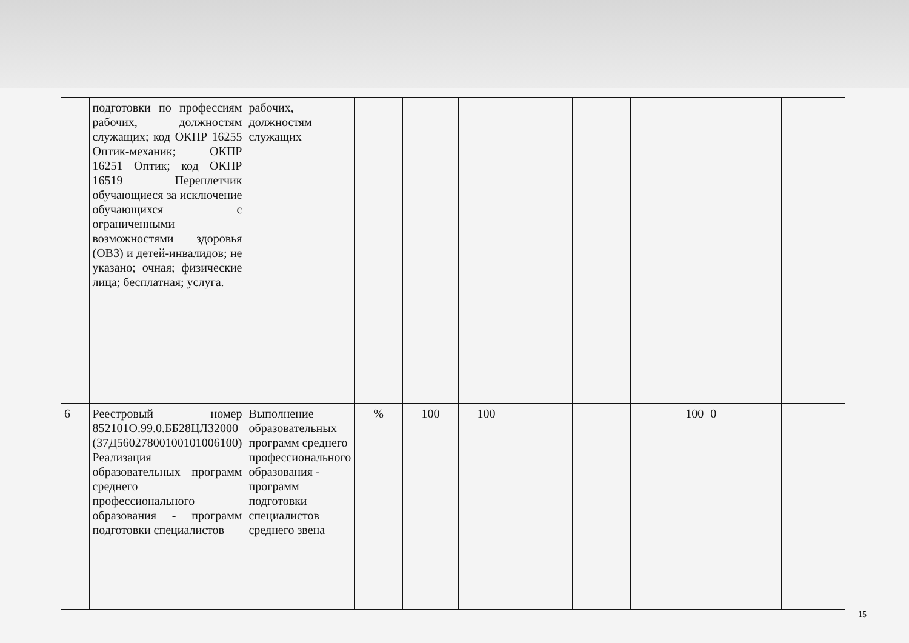| | подготовки по профессиям рабочих, должностям служащих; код ОКПР 16255 Оптик-механик; ОКПР 16251 Оптик; код ОКПР 16519 Переплетчик обучающиеся за исключение обучающихся с ограниченными возможностями здоровья (ОВЗ) и детей-инвалидов; не указано; очная; физические лица; бесплатная; услуга. | рабочих, должностям служащих | | | | | | | | |
| 6 | Реестровый номер 852101О.99.0.ББ28ЦЛ32000 (37Д56027800100101006100) Реализация образовательных программ среднего профессионального образования - программ подготовки специалистов | Выполнение образовательных программ среднего профессионального образования - программ подготовки специалистов среднего звена | % | 100 | 100 | | | 100 | 0 | |
15